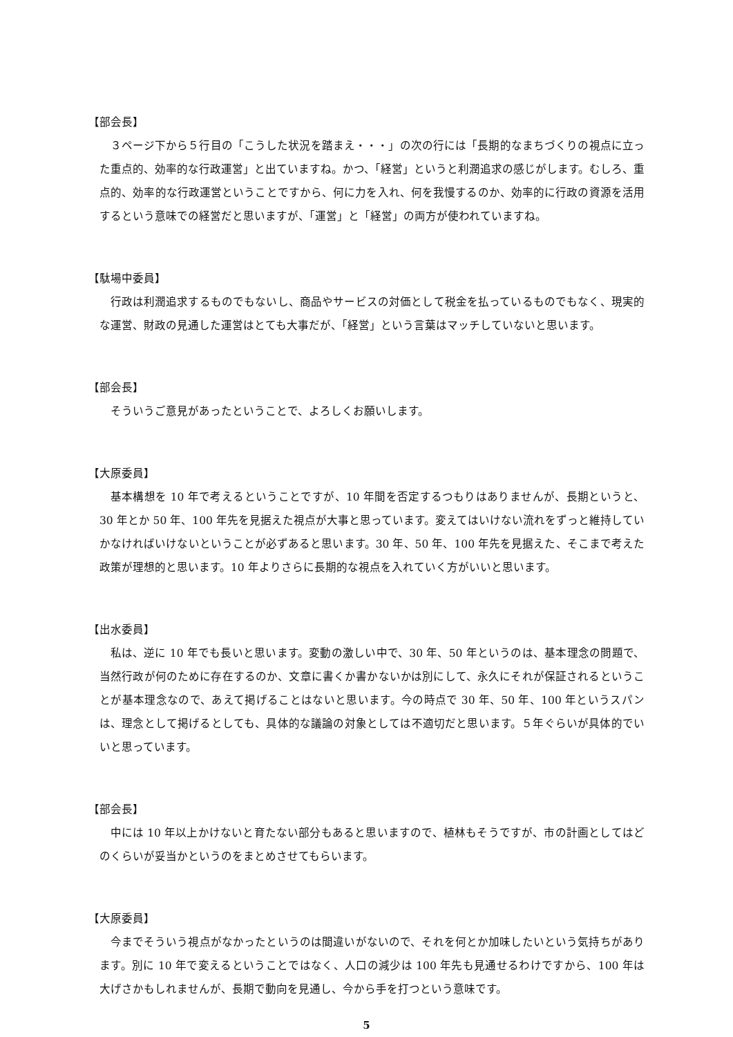【部会長】
３ページ下から５行目の「こうした状況を踏まえ・・・」の次の行には「長期的なまちづくりの視点に立った重点的、効率的な行政運営」と出ていますね。かつ、「経営」というと利潤追求の感じがします。むしろ、重点的、効率的な行政運営ということですから、何に力を入れ、何を我慢するのか、効率的に行政の資源を活用するという意味での経営だと思いますが、「運営」と「経営」の両方が使われていますね。
【駄場中委員】
行政は利潤追求するものでもないし、商品やサービスの対価として税金を払っているものでもなく、現実的な運営、財政の見通した運営はとても大事だが、「経営」という言葉はマッチしていないと思います。
【部会長】
そういうご意見があったということで、よろしくお願いします。
【大原委員】
基本構想を 10 年で考えるということですが、10 年間を否定するつもりはありませんが、長期というと、30 年とか 50 年、100 年先を見据えた視点が大事と思っています。変えてはいけない流れをずっと維持していかなければいけないということが必ずあると思います。30 年、50 年、100 年先を見据えた、そこまで考えた政策が理想的と思います。10 年よりさらに長期的な視点を入れていく方がいいと思います。
【出水委員】
私は、逆に 10 年でも長いと思います。変動の激しい中で、30 年、50 年というのは、基本理念の問題で、当然行政が何のために存在するのか、文章に書くか書かないかは別にして、永久にそれが保証されるということが基本理念なので、あえて掲げることはないと思います。今の時点で 30 年、50 年、100 年というスパンは、理念として掲げるとしても、具体的な議論の対象としては不適切だと思います。５年ぐらいが具体的でいいと思っています。
【部会長】
中には 10 年以上かけないと育たない部分もあると思いますので、植林もそうですが、市の計画としてはどのくらいが妥当かというのをまとめさせてもらいます。
【大原委員】
今までそういう視点がなかったというのは間違いがないので、それを何とか加味したいという気持ちがあります。別に 10 年で変えるということではなく、人口の減少は 100 年先も見通せるわけですから、100 年は大げさかもしれませんが、長期で動向を見通し、今から手を打つという意味です。
5